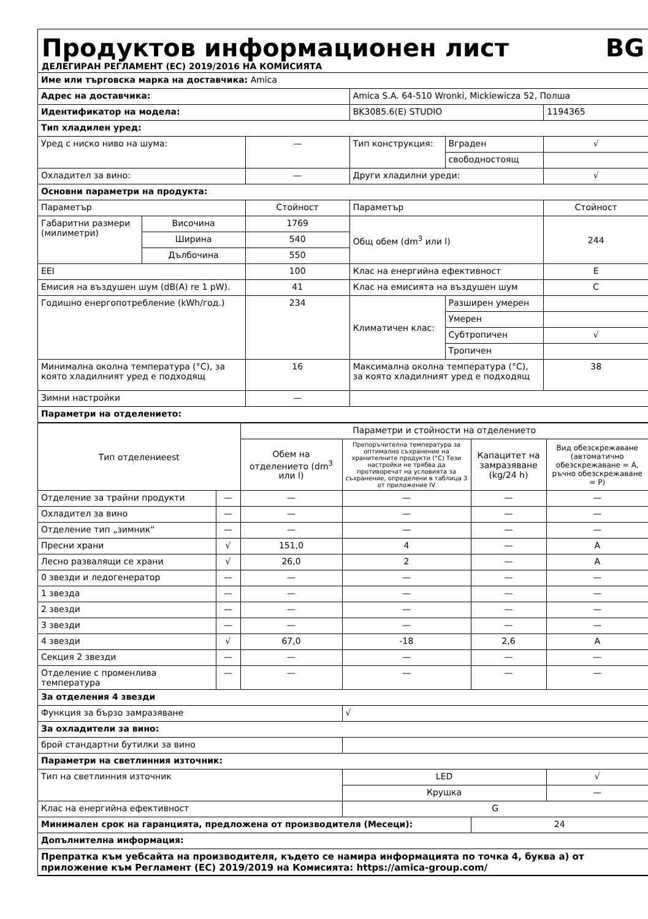Продуктов информационен лист BG
ДЕЛЕГИРАН РЕГЛАМЕНТ (ЕС) 2019/2016 НА КОМИСИЯТА
| Име или търговска марка на доставчика: Amica | | | | | |
| Адрес на доставчика: | | | Amica S.A. 64-510 Wronki, Mickiewicza 52, Полша | | |
| Идентификатор на модела: | | | BK3085.6(E) STUDIO | | 1194365 |
| Тип хладилен уред: | | | | | |
| Уред с ниско ниво на шума: | | — | Тип конструкция: | Вграден | √ |
| | | | | свободностоящ | |
| Охладител за вино: | | — | Други хладилни уреди: | | √ |
| Основни параметри на продукта: | | | | | |
| Параметър | | Стойност | Параметър | | Стойност |
| Габаритни размери (милиметри) | Височина | 1769 | Общ обем (dm<sup>3</sup> или l) | | 244 |
| | Ширина | 540 | | | |
| | Дълбочина | 550 | | | |
| EEI | | 100 | Клас на енергийна ефективност | | E |
| Емисия на въздушен шум (dB(A) re 1 pW). | | 41 | Клас на емисията на въздушен шум | | C |
| Годишно енергопотребление (kWh/год.) | | 234 | Климатичен клас: | Разширен умерен | |
| | | | | Умерен | |
| | | | | Субтропичен | √ |
| | | | | Тропичен | |
| Минимална околна температура (°C), за която хладилният уред е подходящ | | 16 | Максимална околна температура (°C), за която хладилният уред е подходящ | | 38 |
| Зимни настройки | | — | | | |
| Параметри на отделението: | | | | | |
| Тип отделениееst | | Параметри и стойности на отделението | | | |
| | | Обем на отделението (dm<sup>3</sup> или l) | Препоръчителна температура за оптимално съхранение на хранителните продукти (°C) Тези настройки не трябва да противоречат на условията за съхранение, определени в таблица 3 от приложение IV | Капацитет на замразяване (kg/24 h) | Вид обезскрежаване (автоматично обезскрежаване = A, ръчно обезскрежаване = P) |
| Отделение за трайни продукти | — | — | — | — | — |
| Охладител за вино | — | — | — | — | — |
| Отделение тип „зимник“ | — | — | — | — | — |
| Пресни храни | √ | 151,0 | 4 | — | A |
| Лесно развалящи се храни | √ | 26,0 | 2 | — | A |
| 0 звезди и ледогенератор | — | — | — | — | — |
| 1 звезда | — | — | — | — | — |
| 2 звезди | — | — | — | — | — |
| 3 звезди | — | — | — | — | — |
| 4 звезди | √ | 67,0 | -18 | 2,6 | A |
| Секция 2 звезди | — | — | — | — | — |
| Отделение с променлива температура | — | — | — | — | — |
| За отделения 4 звезди | | | | | |
| Функция за бързо замразяване | | | √ | | |
| За охладители за вино: | | | | | |
| брой стандартни бутилки за вино | | | | | |
| Параметри на светлинния източник: | | | | | |
| Тип на светлинния източник | | | LED | | √ |
| | | | Крушка | | — |
| Клас на енергийна ефективност | | | G | | |
| Минимален срок на гаранцията, предложена от производителя (Месеци): | | | | 24 | |
| Допълнителна информация: | | | | | |
| Препратка към уебсайта на производителя, където се намира информацията по точка 4, буква а) от приложение към Регламент (ЕС) 2019/2019 на Комисията: https://amica-group.com/ | | | | | |